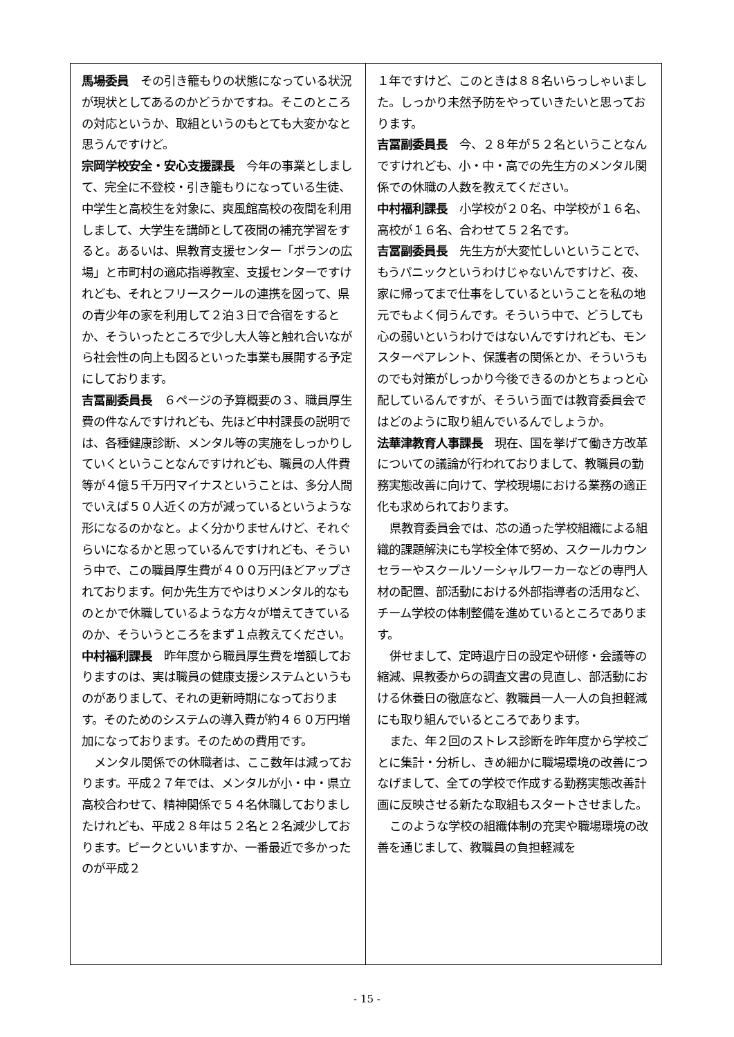馬場委員　その引き籠もりの状態になっている状況が現状としてあるのかどうかですね。そこのところの対応というか、取組というのもとても大変かなと思うんですけど。
宗岡学校安全・安心支援課長　今年の事業としまして、完全に不登校・引き籠もりになっている生徒、中学生と高校生を対象に、爽風館高校の夜間を利用しまして、大学生を講師として夜間の補充学習をすると。あるいは、県教育支援センター「ポランの広場」と市町村の適応指導教室、支援センターですけれども、それとフリースクールの連携を図って、県の青少年の家を利用して２泊３日で合宿をするとか、そういったところで少し大人等と触れ合いながら社会性の向上も図るといった事業も展開する予定にしております。
吉冨副委員長　６ページの予算概要の３、職員厚生費の件なんですけれども、先ほど中村課長の説明では、各種健康診断、メンタル等の実施をしっかりしていくということなんですけれども、職員の人件費等が４億５千万円マイナスということは、多分人間でいえば５０人近くの方が減っているというような形になるのかなと。よく分かりませんけど、それぐらいになるかと思っているんですけれども、そういう中で、この職員厚生費が４００万円ほどアップされております。何か先生方でやはりメンタル的なものとかで休職しているような方々が増えてきているのか、そういうところをまず１点教えてください。
中村福利課長　昨年度から職員厚生費を増額しておりますのは、実は職員の健康支援システムというものがありまして、それの更新時期になっております。そのためのシステムの導入費が約４６０万円増加になっております。そのための費用です。
メンタル関係での休職者は、ここ数年は減っております。平成２７年では、メンタルが小・中・県立高校合わせて、精神関係で５４名休職しておりましたけれども、平成２８年は５２名と２名減少しております。ピークといいますか、一番最近で多かったのが平成２
１年ですけど、このときは８８名いらっしゃいました。しっかり未然予防をやっていきたいと思っております。
吉冨副委員長　今、２８年が５２名ということなんですけれども、小・中・高での先生方のメンタル関係での休職の人数を教えてください。
中村福利課長　小学校が２０名、中学校が１６名、高校が１６名、合わせて５２名です。
吉冨副委員長　先生方が大変忙しいということで、もうパニックというわけじゃないんですけど、夜、家に帰ってまで仕事をしているということを私の地元でもよく伺うんです。そういう中で、どうしても心の弱いというわけではないんですけれども、モンスターペアレント、保護者の関係とか、そういうものでも対策がしっかり今後できるのかとちょっと心配しているんですが、そういう面では教育委員会ではどのように取り組んでいるんでしょうか。
法華津教育人事課長　現在、国を挙げて働き方改革についての議論が行われておりまして、教職員の勤務実態改善に向けて、学校現場における業務の適正化も求められております。
県教育委員会では、芯の通った学校組織による組織的課題解決にも学校全体で努め、スクールカウンセラーやスクールソーシャルワーカーなどの専門人材の配置、部活動における外部指導者の活用など、チーム学校の体制整備を進めているところであります。
併せまして、定時退庁日の設定や研修・会議等の縮減、県教委からの調査文書の見直し、部活動における休養日の徹底など、教職員一人一人の負担軽減にも取り組んでいるところであります。
また、年２回のストレス診断を昨年度から学校ごとに集計・分析し、きめ細かに職場環境の改善につなげまして、全ての学校で作成する勤務実態改善計画に反映させる新たな取組もスタートさせました。
このような学校の組織体制の充実や職場環境の改善を通じまして、教職員の負担軽減を
- 15 -